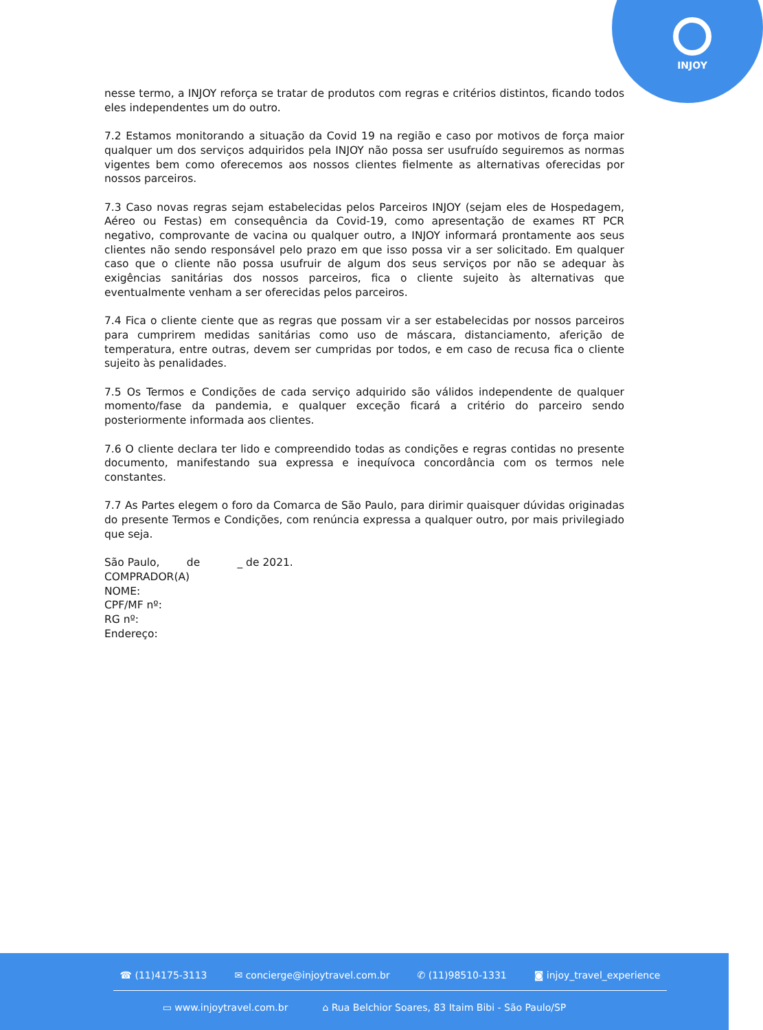INJOY
nesse termo, a INJOY reforça se tratar de produtos com regras e critérios distintos, ficando todos eles independentes um do outro.
7.2 Estamos monitorando a situação da Covid 19 na região e caso por motivos de força maior qualquer um dos serviços adquiridos pela INJOY não possa ser usufruído seguiremos as normas vigentes bem como oferecemos aos nossos clientes fielmente as alternativas oferecidas por nossos parceiros.
7.3 Caso novas regras sejam estabelecidas pelos Parceiros INJOY (sejam eles de Hospedagem, Aéreo ou Festas) em consequência da Covid-19, como apresentação de exames RT PCR negativo, comprovante de vacina ou qualquer outro, a INJOY informará prontamente aos seus clientes não sendo responsável pelo prazo em que isso possa vir a ser solicitado. Em qualquer caso que o cliente não possa usufruir de algum dos seus serviços por não se adequar às exigências sanitárias dos nossos parceiros, fica o cliente sujeito às alternativas que eventualmente venham a ser oferecidas pelos parceiros.
7.4 Fica o cliente ciente que as regras que possam vir a ser estabelecidas por nossos parceiros para cumprirem medidas sanitárias como uso de máscara, distanciamento, aferição de temperatura, entre outras, devem ser cumpridas por todos, e em caso de recusa fica o cliente sujeito às penalidades.
7.5 Os Termos e Condições de cada serviço adquirido são válidos independente de qualquer momento/fase da pandemia, e qualquer exceção ficará a critério do parceiro sendo posteriormente informada aos clientes.
7.6 O cliente declara ter lido e compreendido todas as condições e regras contidas no presente documento, manifestando sua expressa e inequívoca concordância com os termos nele constantes.
7.7 As Partes elegem o foro da Comarca de São Paulo, para dirimir quaisquer dúvidas originadas do presente Termos e Condições, com renúncia expressa a qualquer outro, por mais privilegiado que seja.
São Paulo, de _ de 2021.
COMPRADOR(A)
NOME:
CPF/MF nº:
RG nº:
Endereço:
☎ (11)4175-3113 ✉ concierge@injoytravel.com.br ✆ (11)98510-1331 ◙ injoy_travel_experience
▭ www.injoytravel.com.br ⌂ Rua Belchior Soares, 83 Itaim Bibi - São Paulo/SP